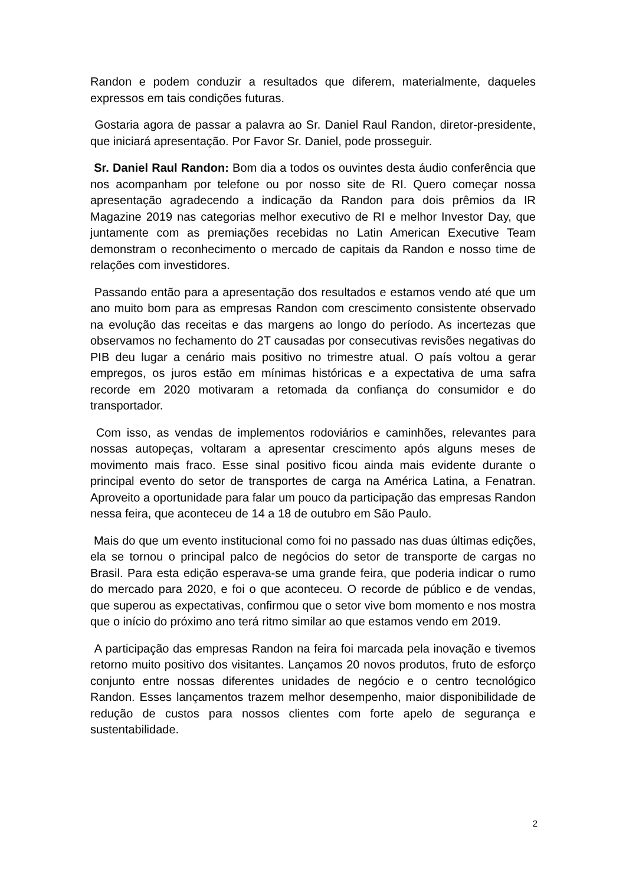Randon e podem conduzir a resultados que diferem, materialmente, daqueles expressos em tais condições futuras.
Gostaria agora de passar a palavra ao Sr. Daniel Raul Randon, diretor-presidente, que iniciará apresentação. Por Favor Sr. Daniel, pode prosseguir.
Sr. Daniel Raul Randon: Bom dia a todos os ouvintes desta áudio conferência que nos acompanham por telefone ou por nosso site de RI. Quero começar nossa apresentação agradecendo a indicação da Randon para dois prêmios da IR Magazine 2019 nas categorias melhor executivo de RI e melhor Investor Day, que juntamente com as premiações recebidas no Latin American Executive Team demonstram o reconhecimento o mercado de capitais da Randon e nosso time de relações com investidores.
Passando então para a apresentação dos resultados e estamos vendo até que um ano muito bom para as empresas Randon com crescimento consistente observado na evolução das receitas e das margens ao longo do período. As incertezas que observamos no fechamento do 2T causadas por consecutivas revisões negativas do PIB deu lugar a cenário mais positivo no trimestre atual. O país voltou a gerar empregos, os juros estão em mínimas históricas e a expectativa de uma safra recorde em 2020 motivaram a retomada da confiança do consumidor e do transportador.
Com isso, as vendas de implementos rodoviários e caminhões, relevantes para nossas autopeças, voltaram a apresentar crescimento após alguns meses de movimento mais fraco. Esse sinal positivo ficou ainda mais evidente durante o principal evento do setor de transportes de carga na América Latina, a Fenatran. Aproveito a oportunidade para falar um pouco da participação das empresas Randon nessa feira, que aconteceu de 14 a 18 de outubro em São Paulo.
Mais do que um evento institucional como foi no passado nas duas últimas edições, ela se tornou o principal palco de negócios do setor de transporte de cargas no Brasil. Para esta edição esperava-se uma grande feira, que poderia indicar o rumo do mercado para 2020, e foi o que aconteceu. O recorde de público e de vendas, que superou as expectativas, confirmou que o setor vive bom momento e nos mostra que o início do próximo ano terá ritmo similar ao que estamos vendo em 2019.
A participação das empresas Randon na feira foi marcada pela inovação e tivemos retorno muito positivo dos visitantes. Lançamos 20 novos produtos, fruto de esforço conjunto entre nossas diferentes unidades de negócio e o centro tecnológico Randon. Esses lançamentos trazem melhor desempenho, maior disponibilidade de redução de custos para nossos clientes com forte apelo de segurança e sustentabilidade.
2